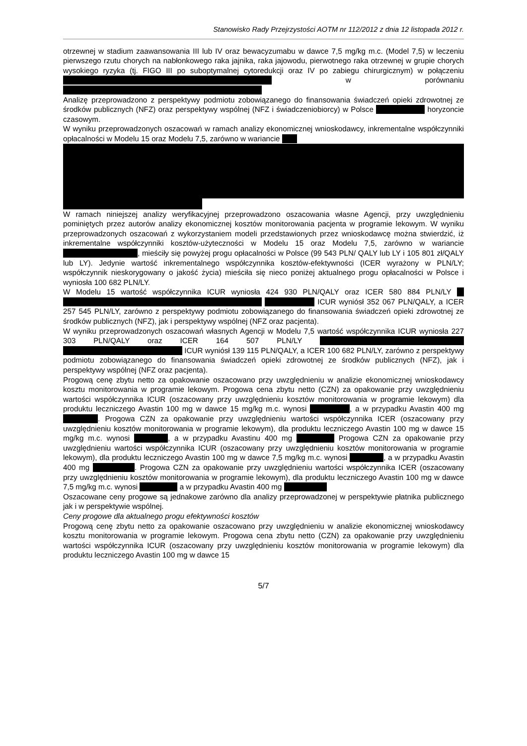Stanowisko Rady Przejrzystości AOTM nr 112/2012 z dnia 12 listopada 2012 r.
otrzewnej w stadium zaawansowania III lub IV oraz bewacyzumabu w dawce 7,5 mg/kg m.c. (Model 7,5) w leczeniu pierwszego rzutu chorych na nabłonkowego raka jajnika, raka jajowodu, pierwotnego raka otrzewnej w grupie chorych wysokiego ryzyka (tj. FIGO III po suboptymalnej cytoredukcji oraz IV po zabiegu chirurgicznym) w połączeniu w porównaniu
Analizę przeprowadzono z perspektywy podmiotu zobowiązanego do finansowania świadczeń opieki zdrowotnej ze środków publicznych (NFZ) oraz perspektywy wspólnej (NFZ i świadczeniobiorcy) w Polsce horyzoncie czasowym.
W wyniku przeprowadzonych oszacowań w ramach analizy ekonomicznej wnioskodawcy, inkrementalne współczynniki opłacalności w Modelu 15 oraz Modelu 7,5, zarówno w wariancie
W ramach niniejszej analizy weryfikacyjnej przeprowadzono oszacowania własne Agencji, przy uwzględnieniu pominiętych przez autorów analizy ekonomicznej kosztów monitorowania pacjenta w programie lekowym. W wyniku przeprowadzonych oszacowań z wykorzystaniem modeli przedstawionych przez wnioskodawcę można stwierdzić, iż inkrementalne współczynniki kosztów-użyteczności w Modelu 15 oraz Modelu 7,5, zarówno w wariancie , mieściły się powyżej progu opłacalności w Polsce (99 543 PLN/ QALY lub LY i 105 801 zł/QALY lub LY). Jedynie wartość inkrementalnego współczynnika kosztów-efektywności (ICER wyrażony w PLN/LY; współczynnik nieskorygowany o jakość życia) mieściła się nieco poniżej aktualnego progu opłacalności w Polsce i wyniosła 100 682 PLN/LY.
W Modelu 15 wartość współczynnika ICUR wyniosła 424 930 PLN/QALY oraz ICER 580 884 PLN/LY ICUR wyniósł 352 067 PLN/QALY, a ICER 257 545 PLN/LY, zarówno z perspektywy podmiotu zobowiązanego do finansowania świadczeń opieki zdrowotnej ze środków publicznych (NFZ), jak i perspektywy wspólnej (NFZ oraz pacjenta).
W wyniku przeprowadzonych oszacowań własnych Agencji w Modelu 7,5 wartość współczynnika ICUR wyniosła 227 303 PLN/QALY oraz ICER 164 507 PLN/LY ICUR wyniósł 139 115 PLN/QALY, a ICER 100 682 PLN/LY, zarówno z perspektywy podmiotu zobowiązanego do finansowania świadczeń opieki zdrowotnej ze środków publicznych (NFZ), jak i perspektywy wspólnej (NFZ oraz pacjenta).
Progową cenę zbytu netto za opakowanie oszacowano przy uwzględnieniu w analizie ekonomicznej wnioskodawcy kosztu monitorowania w programie lekowym. Progowa cena zbytu netto (CZN) za opakowanie przy uwzględnieniu wartości współczynnika ICUR (oszacowany przy uwzględnieniu kosztów monitorowania w programie lekowym) dla produktu leczniczego Avastin 100 mg w dawce 15 mg/kg m.c. wynosi , a w przypadku Avastin 400 mg . Progowa CZN za opakowanie przy uwzględnieniu wartości współczynnika ICER (oszacowany przy uwzględnieniu kosztów monitorowania w programie lekowym), dla produktu leczniczego Avastin 100 mg w dawce 15 mg/kg m.c. wynosi , a w przypadku Avastinu 400 mg Progowa CZN za opakowanie przy uwzględnieniu wartości współczynnika ICUR (oszacowany przy uwzględnieniu kosztów monitorowania w programie lekowym), dla produktu leczniczego Avastin 100 mg w dawce 7,5 mg/kg m.c. wynosi , a w przypadku Avastin 400 mg . Progowa CZN za opakowanie przy uwzględnieniu wartości współczynnika ICER (oszacowany przy uwzględnieniu kosztów monitorowania w programie lekowym), dla produktu leczniczego Avastin 100 mg w dawce 7,5 mg/kg m.c. wynosi a w przypadku Avastin 400 mg
Oszacowane ceny progowe są jednakowe zarówno dla analizy przeprowadzonej w perspektywie płatnika publicznego jak i w perspektywie wspólnej.
Ceny progowe dla aktualnego progu efektywności kosztów
Progową cenę zbytu netto za opakowanie oszacowano przy uwzględnieniu w analizie ekonomicznej wnioskodawcy kosztu monitorowania w programie lekowym. Progowa cena zbytu netto (CZN) za opakowanie przy uwzględnieniu wartości współczynnika ICUR (oszacowany przy uwzględnieniu kosztów monitorowania w programie lekowym) dla produktu leczniczego Avastin 100 mg w dawce 15
5/7